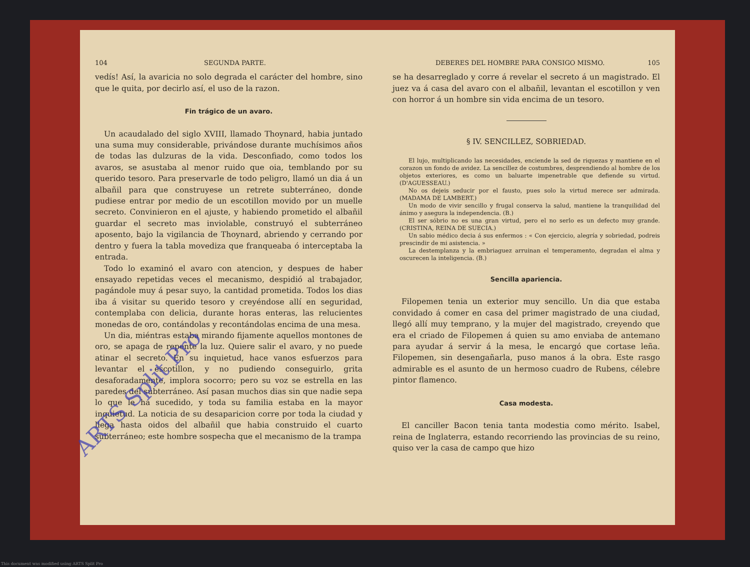104 SEGUNDA PARTE.
vedís! Así, la avaricia no solo degrada el carácter del hombre, sino que le quita, por decirlo así, el uso de la razon.
Fin trágico de un avaro.
Un acaudalado del siglo XVIII, llamado Thoynard, habia juntado una suma muy considerable, privándose durante muchísimos años de todas las dulzuras de la vida. Desconfiado, como todos los avaros, se asustaba al menor ruido que oia, temblando por su querido tesoro. Para preservarle de todo peligro, llamó un dia á un albañil para que construyese un retrete subterráneo, donde pudiese entrar por medio de un escotillon movido por un muelle secreto. Convinieron en el ajuste, y habiendo prometido el albañil guardar el secreto mas inviolable, construyó el subterráneo aposento, bajo la vigilancia de Thoynard, abriendo y cerrando por dentro y fuera la tabla movediza que franqueaba ó interceptaba la entrada.
Todo lo examinó el avaro con atencion, y despues de haber ensayado repetidas veces el mecanismo, despidió al trabajador, pagándole muy á pesar suyo, la cantidad prometida. Todos los dias iba á visitar su querido tesoro y creyéndose allí en seguridad, contemplaba con delicia, durante horas enteras, las relucientes monedas de oro, contándolas y recontándolas encima de una mesa.
Un dia, miéntras estaba mirando fijamente aquellos montones de oro, se apaga de repente la luz. Quiere salir el avaro, y no puede atinar el secreto. En su inquietud, hace vanos esfuerzos para levantar el escotillon, y no pudiendo conseguirlo, grita desaforadamente, implora socorro; pero su voz se estrella en las paredes del subterráneo. Así pasan muchos dias sin que nadie sepa lo que le ha sucedido, y toda su familia estaba en la mayor inquietud. La noticia de su desaparicion corre por toda la ciudad y llega hasta oidos del albañil que habia construido el cuarto subterráneo; este hombre sospecha que el mecanismo de la trampa
DEBERES DEL HOMBRE PARA CONSIGO MISMO. 105
se ha desarreglado y corre á revelar el secreto á un magistrado. El juez va á casa del avaro con el albañil, levantan el escotillon y ven con horror á un hombre sin vida encima de un tesoro.
§ IV. SENCILLEZ, SOBRIEDAD.
El lujo, multiplicando las necesidades, enciende la sed de riquezas y mantiene en el corazon un fondo de avidez. La sencillez de costumbres, desprendiendo al hombre de los objetos exteriores, es como un baluarte impenetrable que defiende su virtud. (D'AGUESSEAU.)
No os dejeis seducir por el fausto, pues solo la virtud merece ser admirada. (MADAMA DE LAMBERT.)
Un modo de vivir sencillo y frugal conserva la salud, mantiene la tranquilidad del ánimo y asegura la independencia. (B.)
El ser sóbrio no es una gran virtud, pero el no serlo es un defecto muy grande. (CRISTINA, REINA DE SUECIA.)
Un sabio médico decia á sus enfermos : « Con ejercicio, alegría y sobriedad, podreis prescindir de mi asistencia. »
La destemplanza y la embriaguez arruinan el temperamento, degradan el alma y oscurecen la inteligencia. (B.)
Sencilla apariencia.
Filopemen tenia un exterior muy sencillo. Un dia que estaba convidado á comer en casa del primer magistrado de una ciudad, llegó allí muy temprano, y la mujer del magistrado, creyendo que era el criado de Filopemen á quien su amo enviaba de antemano para ayudar á servir á la mesa, le encargó que cortase leña. Filopemen, sin desengañarla, puso manos á la obra. Este rasgo admirable es el asunto de un hermoso cuadro de Rubens, célebre pintor flamenco.
Casa modesta.
El canciller Bacon tenia tanta modestia como mérito. Isabel, reina de Inglaterra, estando recorriendo las provincias de su reino, quiso ver la casa de campo que hizo
ARTS Split Pro
This document was modified using ARTS Split Pro